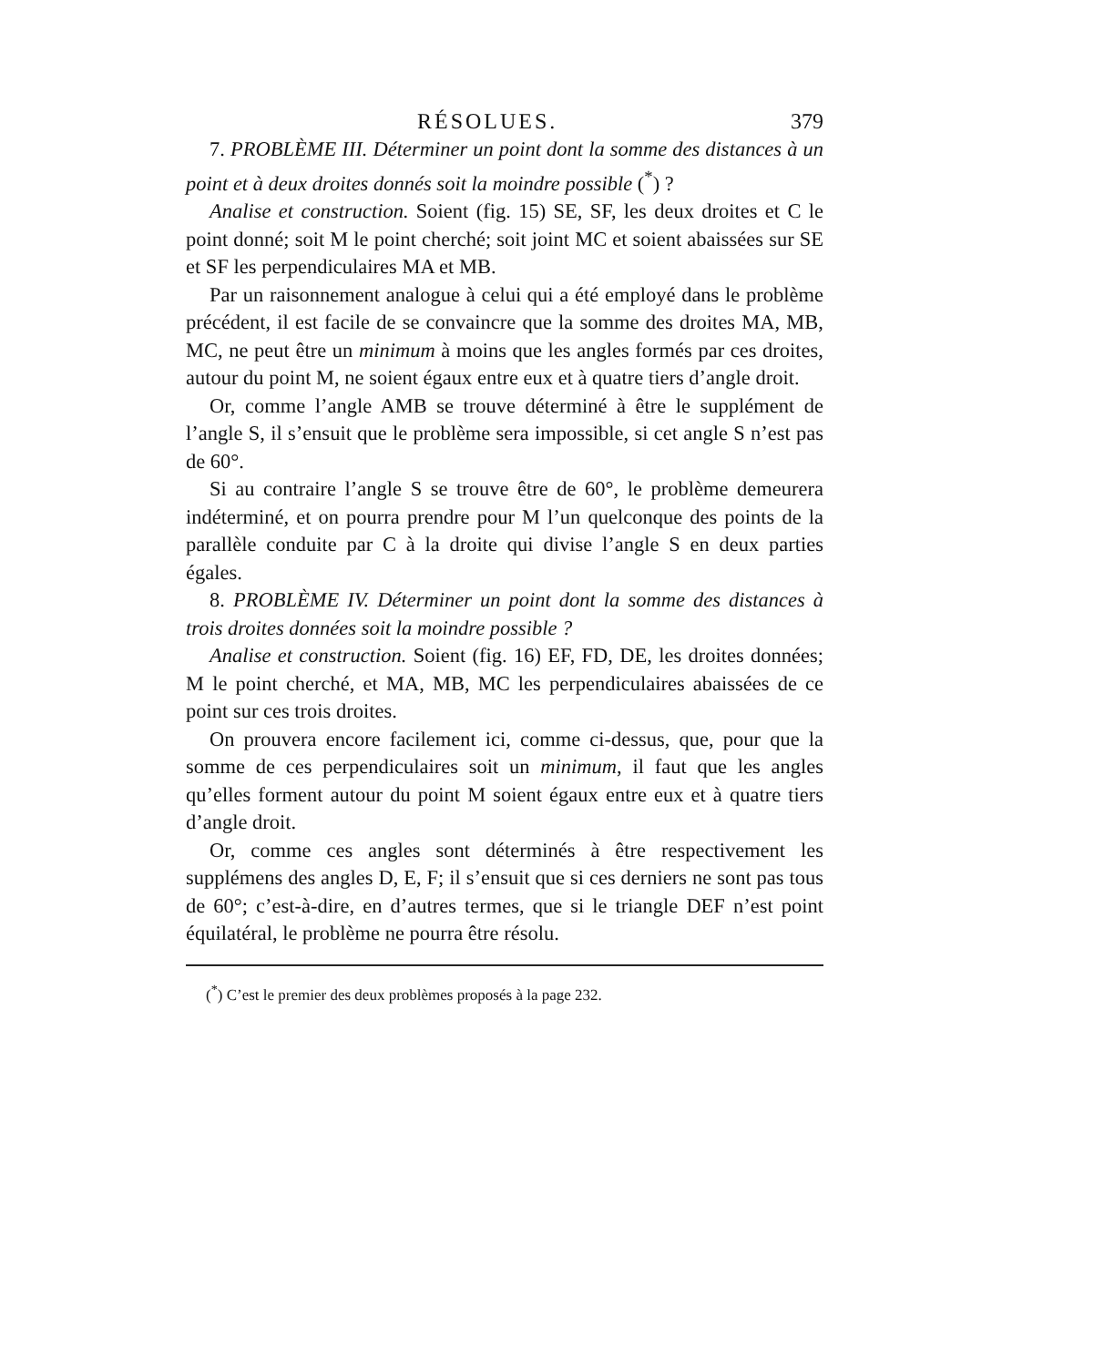RÉSOLUES. 379
7. PROBLÈME III. Déterminer un point dont la somme des distances à un point et à deux droites donnés soit la moindre possible (<sup>*</sup>) ?
Analise et construction. Soient (fig. 15) SE, SF, les deux droites et C le point donné; soit M le point cherché; soit joint MC et soient abaissées sur SE et SF les perpendiculaires MA et MB.
Par un raisonnement analogue à celui qui a été employé dans le problème précédent, il est facile de se convaincre que la somme des droites MA, MB, MC, ne peut être un minimum à moins que les angles formés par ces droites, autour du point M, ne soient égaux entre eux et à quatre tiers d’angle droit.
Or, comme l’angle AMB se trouve déterminé à être le supplément de l’angle S, il s’ensuit que le problème sera impossible, si cet angle S n’est pas de 60°.
Si au contraire l’angle S se trouve être de 60°, le problème demeurera indéterminé, et on pourra prendre pour M l’un quelconque des points de la parallèle conduite par C à la droite qui divise l’angle S en deux parties égales.
8. PROBLÈME IV. Déterminer un point dont la somme des distances à trois droites données soit la moindre possible ?
Analise et construction. Soient (fig. 16) EF, FD, DE, les droites données; M le point cherché, et MA, MB, MC les perpendiculaires abaissées de ce point sur ces trois droites.
On prouvera encore facilement ici, comme ci-dessus, que, pour que la somme de ces perpendiculaires soit un minimum, il faut que les angles qu’elles forment autour du point M soient égaux entre eux et à quatre tiers d’angle droit.
Or, comme ces angles sont déterminés à être respectivement les supplémens des angles D, E, F; il s’ensuit que si ces derniers ne sont pas tous de 60°; c’est-à-dire, en d’autres termes, que si le triangle DEF n’est point équilatéral, le problème ne pourra être résolu.
(<sup>*</sup>) C’est le premier des deux problèmes proposés à la page 232.